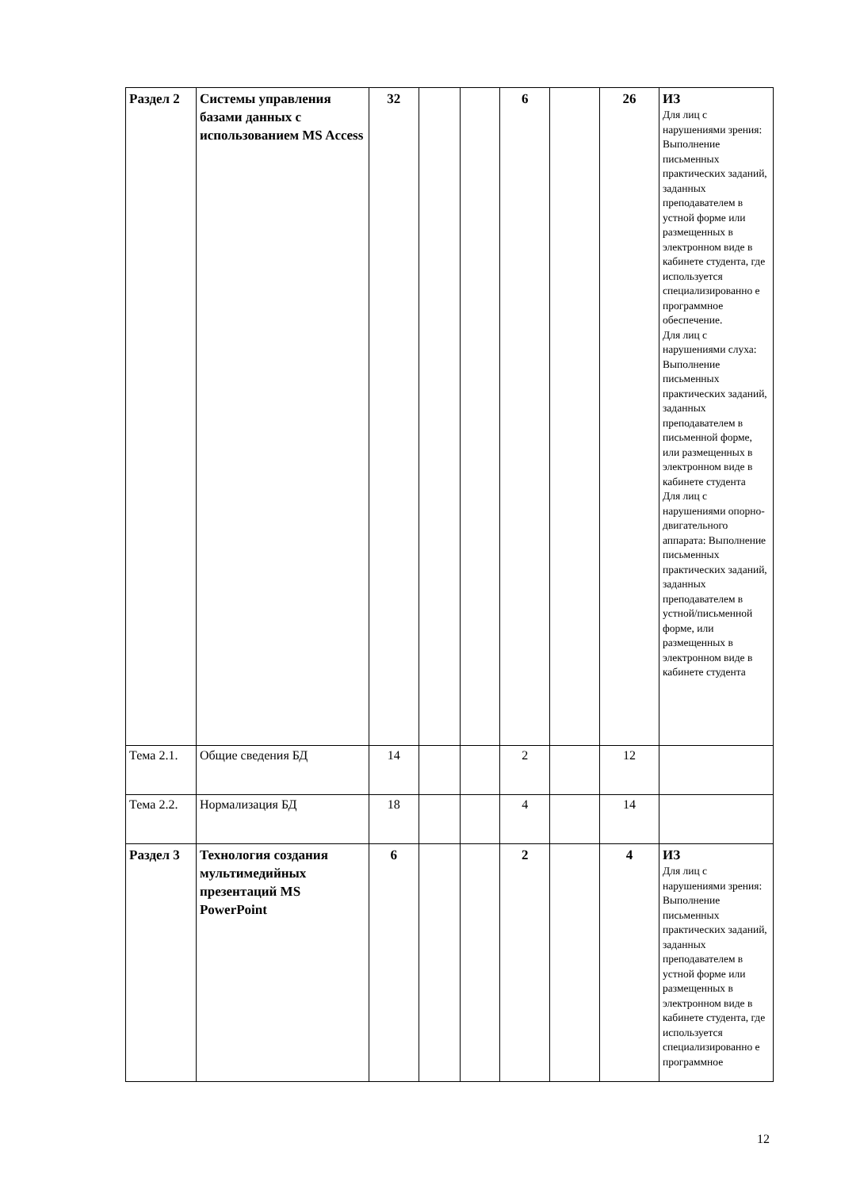| Раздел 2 | Системы управления базами данных с использованием MS Access | 32 | | | 6 | | 26 | ИЗ Для лиц с нарушениями зрения: Выполнение письменных практических заданий, заданных преподавателем в устной форме или размещенных в электронном виде в кабинете студента, где используется специализированно е программное обеспечение. Для лиц с нарушениями слуха: Выполнение письменных практических заданий, заданных преподавателем в письменной форме, или размещенных в электронном виде в кабинете студента Для лиц с нарушениями опорно-двигательного аппарата: Выполнение письменных практических заданий, заданных преподавателем в устной/письменной форме, или размещенных в электронном виде в кабинете студента |
| Тема 2.1. | Общие сведения БД | 14 | | | 2 | | 12 | |
| Тема 2.2. | Нормализация БД | 18 | | | 4 | | 14 | |
| Раздел 3 | Технология создания мультимедийных презентаций MS PowerPoint | 6 | | | 2 | | 4 | ИЗ Для лиц с нарушениями зрения: Выполнение письменных практических заданий, заданных преподавателем в устной форме или размещенных в электронном виде в кабинете студента, где используется специализированно е программное |
12